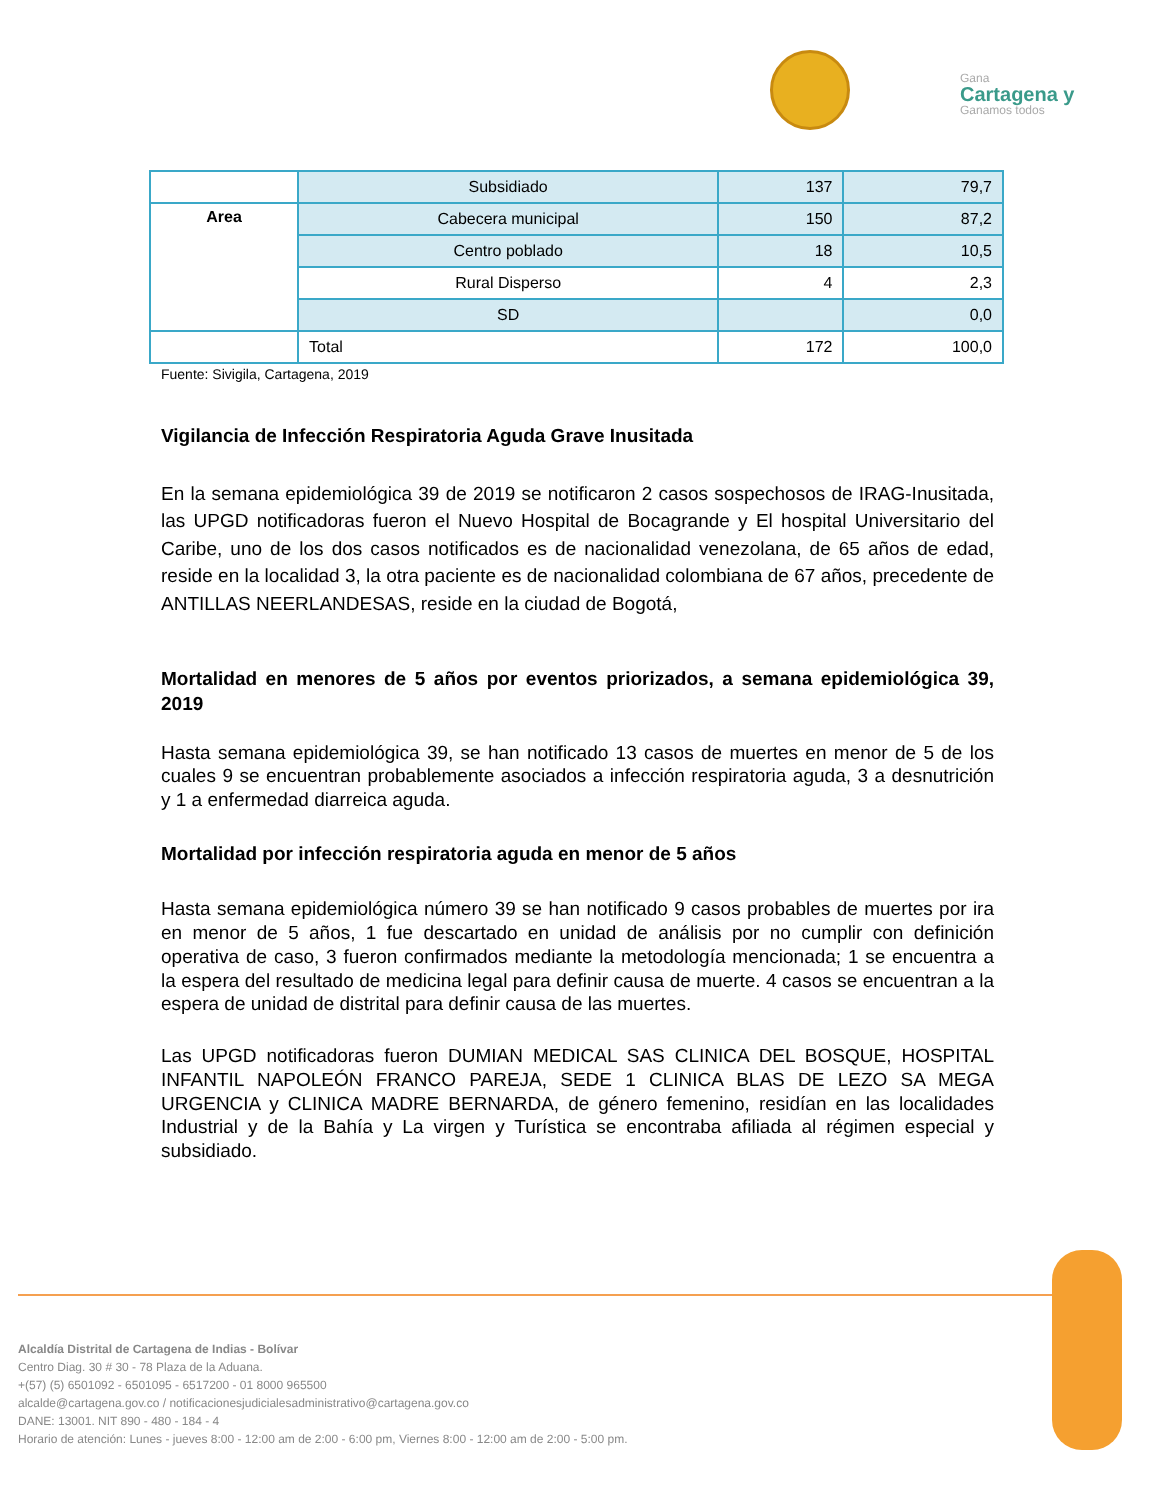Gana
Cartagena y
Ganamos todos
| | Subsidiado | 137 | 79,7 |
| Area | Cabecera municipal | 150 | 87,2 |
| | Centro poblado | 18 | 10,5 |
| | Rural Disperso | 4 | 2,3 |
| | SD | | 0,0 |
| | Total | 172 | 100,0 |
Fuente: Sivigila, Cartagena, 2019
Vigilancia de Infección Respiratoria Aguda Grave Inusitada
En la semana epidemiológica 39 de 2019 se notificaron 2 casos sospechosos de IRAG-Inusitada, las UPGD notificadoras fueron el Nuevo Hospital de Bocagrande y El hospital Universitario del Caribe, uno de los dos casos notificados es de nacionalidad venezolana, de 65 años de edad, reside en la localidad 3, la otra paciente es de nacionalidad colombiana de 67 años, precedente de ANTILLAS NEERLANDESAS, reside en la ciudad de Bogotá,
Mortalidad en menores de 5 años por eventos priorizados, a semana epidemiológica 39, 2019
Hasta semana epidemiológica 39, se han notificado 13 casos de muertes en menor de 5 de los cuales 9 se encuentran probablemente asociados a infección respiratoria aguda, 3 a desnutrición y 1 a enfermedad diarreica aguda.
Mortalidad por infección respiratoria aguda en menor de 5 años
Hasta semana epidemiológica número 39 se han notificado 9 casos probables de muertes por ira en menor de 5 años, 1 fue descartado en unidad de análisis por no cumplir con definición operativa de caso, 3 fueron confirmados mediante la metodología mencionada; 1 se encuentra a la espera del resultado de medicina legal para definir causa de muerte. 4 casos se encuentran a la espera de unidad de distrital para definir causa de las muertes.
Las UPGD notificadoras fueron DUMIAN MEDICAL SAS CLINICA DEL BOSQUE, HOSPITAL INFANTIL NAPOLEÓN FRANCO PAREJA, SEDE 1 CLINICA BLAS DE LEZO SA MEGA URGENCIA y CLINICA MADRE BERNARDA, de género femenino, residían en las localidades Industrial y de la Bahía y La virgen y Turística se encontraba afiliada al régimen especial y subsidiado.
Alcaldía Distrital de Cartagena de Indias - Bolívar
Centro Diag. 30 # 30 - 78 Plaza de la Aduana.
+(57) (5) 6501092 - 6501095 - 6517200 - 01 8000 965500
alcalde@cartagena.gov.co / notificacionesjudicialesadministrativo@cartagena.gov.co
DANE: 13001. NIT 890 - 480 - 184 - 4
Horario de atención: Lunes - jueves 8:00 - 12:00 am de 2:00 - 6:00 pm, Viernes 8:00 - 12:00 am de 2:00 - 5:00 pm.